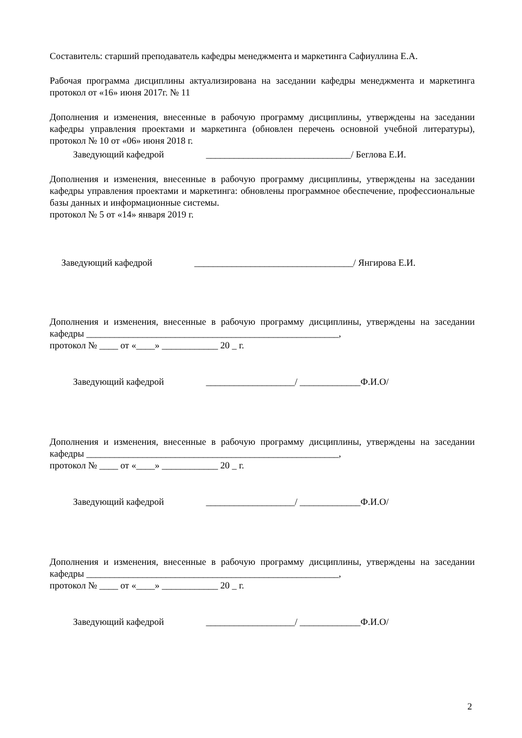Составитель: старший преподаватель кафедры менеджмента и маркетинга Сафиуллина Е.А.
Рабочая программа дисциплины актуализирована на заседании кафедры менеджмента и маркетинга протокол от «16» июня 2017г. № 11
Дополнения и изменения, внесенные в рабочую программу дисциплины, утверждены на заседании кафедры управления проектами и маркетинга (обновлен перечень основной учебной литературы), протокол № 10 от «06» июня 2018 г.
Заведующий кафедрой _______________________________/ Беглова Е.И.
Дополнения и изменения, внесенные в рабочую программу дисциплины, утверждены на заседании кафедры управления проектами и маркетинга: обновлены программное обеспечение, профессиональные базы данных и информационные системы.
протокол № 5 от «14» января 2019 г.
Заведующий кафедрой __________________________________/ Янгирова Е.И.
Дополнения и изменения, внесенные в рабочую программу дисциплины, утверждены на заседании кафедры ______________________________________________________,
протокол № ____ от «____» ____________ 20 _ г.
Заведующий кафедрой ___________________/ _____________Ф.И.О/
Дополнения и изменения, внесенные в рабочую программу дисциплины, утверждены на заседании кафедры ______________________________________________________,
протокол № ____ от «____» ____________ 20 _ г.
Заведующий кафедрой ___________________/ _____________Ф.И.О/
Дополнения и изменения, внесенные в рабочую программу дисциплины, утверждены на заседании кафедры ______________________________________________________,
протокол № ____ от «____» ____________ 20 _ г.
Заведующий кафедрой ___________________/ _____________Ф.И.О/
2